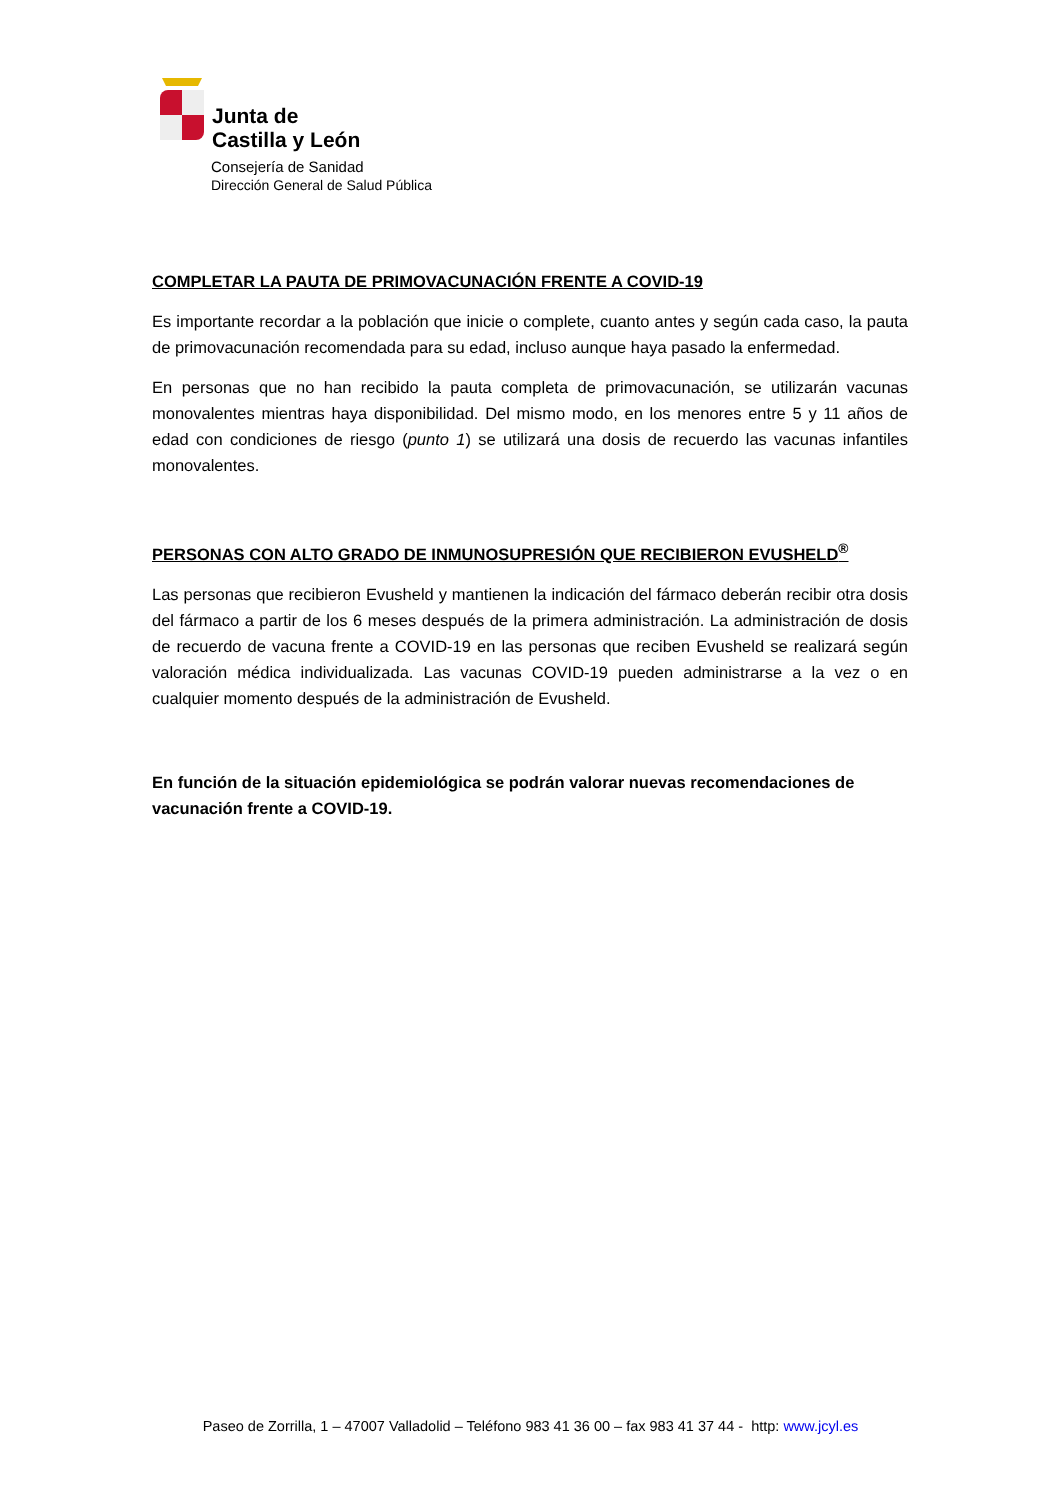Junta de
Castilla y León
Consejería de Sanidad
Dirección General de Salud Pública
COMPLETAR LA PAUTA DE PRIMOVACUNACIÓN FRENTE A COVID-19
Es importante recordar a la población que inicie o complete, cuanto antes y según cada caso, la pauta de primovacunación recomendada para su edad, incluso aunque haya pasado la enfermedad.
En personas que no han recibido la pauta completa de primovacunación, se utilizarán vacunas monovalentes mientras haya disponibilidad. Del mismo modo, en los menores entre 5 y 11 años de edad con condiciones de riesgo (punto 1) se utilizará una dosis de recuerdo las vacunas infantiles monovalentes.
PERSONAS CON ALTO GRADO DE INMUNOSUPRESIÓN QUE RECIBIERON EVUSHELD<sup>®</sup>
Las personas que recibieron Evusheld y mantienen la indicación del fármaco deberán recibir otra dosis del fármaco a partir de los 6 meses después de la primera administración. La administración de dosis de recuerdo de vacuna frente a COVID-19 en las personas que reciben Evusheld se realizará según valoración médica individualizada. Las vacunas COVID-19 pueden administrarse a la vez o en cualquier momento después de la administración de Evusheld.
En función de la situación epidemiológica se podrán valorar nuevas recomendaciones de vacunación frente a COVID-19.
Paseo de Zorrilla, 1 – 47007 Valladolid – Teléfono 983 41 36 00 – fax 983 41 37 44 - http: www.jcyl.es